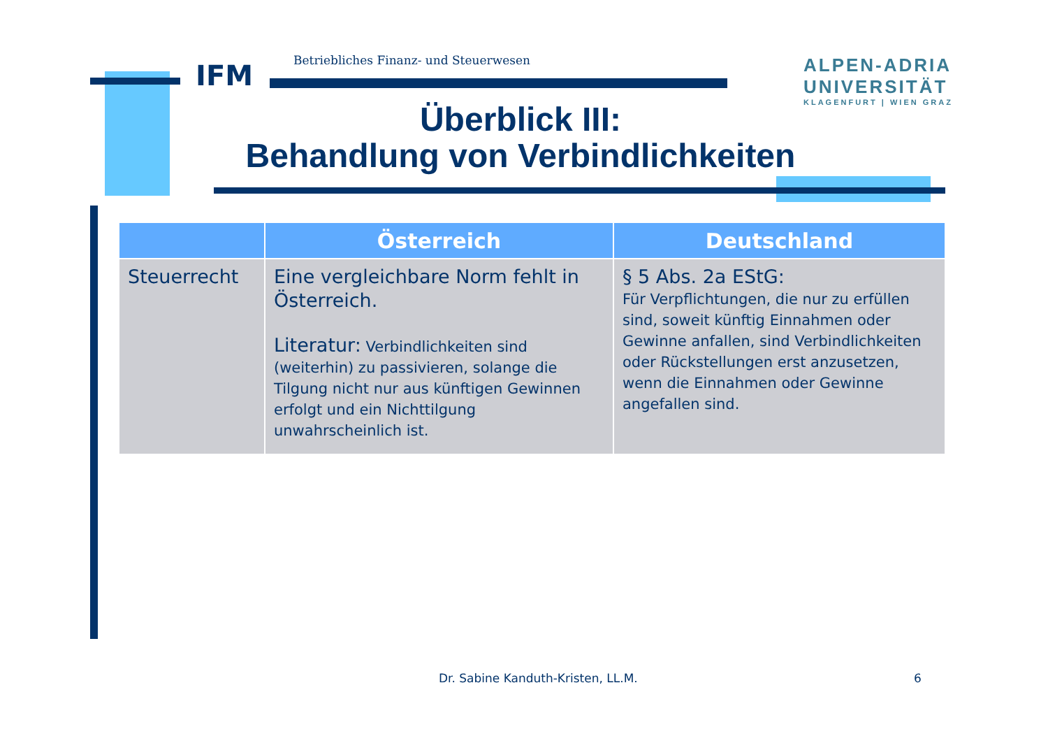IFM
Betriebliches Finanz- und Steuerwesen
ALPEN-ADRIA
UNIVERSITÄT
KLAGENFURT | WIEN GRAZ
Überblick III:
Behandlung von Verbindlichkeiten
| | Österreich | Deutschland |
| --- | --- | --- |
| Steuerrecht | Eine vergleichbare Norm fehlt in Österreich. Literatur: Verbindlichkeiten sind (weiterhin) zu passivieren, solange die Tilgung nicht nur aus künftigen Gewinnen erfolgt und ein Nichttilgung unwahrscheinlich ist. | § 5 Abs. 2a EStG: Für Verpflichtungen, die nur zu erfüllen sind, soweit künftig Einnahmen oder Gewinne anfallen, sind Verbindlichkeiten oder Rückstellungen erst anzusetzen, wenn die Einnahmen oder Gewinne angefallen sind. |
Dr. Sabine Kanduth-Kristen, LL.M.
6